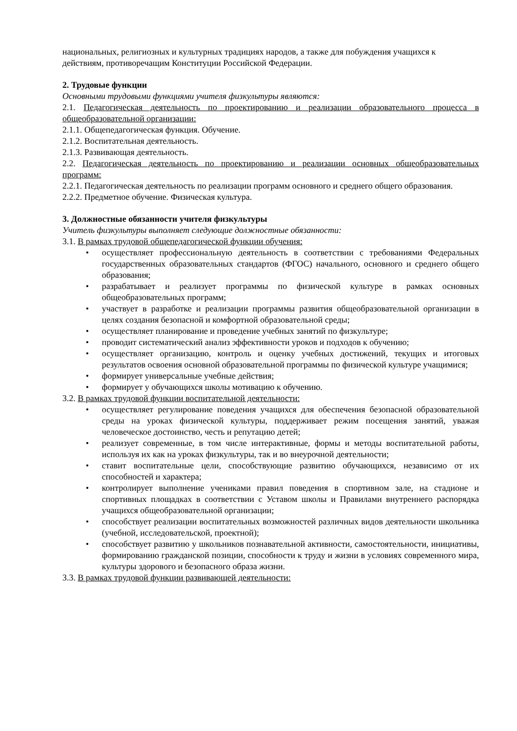национальных, религиозных и культурных традициях народов, а также для побуждения учащихся к действиям, противоречащим Конституции Российской Федерации.
2. Трудовые функции
Основными трудовыми функциями учителя физкультуры являются:
2.1. Педагогическая деятельность по проектированию и реализации образовательного процесса в общеобразовательной организации:
2.1.1. Общепедагогическая функция. Обучение.
2.1.2. Воспитательная деятельность.
2.1.3. Развивающая деятельность.
2.2. Педагогическая деятельность по проектированию и реализации основных общеобразовательных программ:
2.2.1. Педагогическая деятельность по реализации программ основного и среднего общего образования.
2.2.2. Предметное обучение. Физическая культура.
3. Должностные обязанности учителя физкультуры
Учитель физкультуры выполняет следующие должностные обязанности:
3.1. В рамках трудовой общепедагогической функции обучения:
• осуществляет профессиональную деятельность в соответствии с требованиями Федеральных государственных образовательных стандартов (ФГОС) начального, основного и среднего общего образования;
• разрабатывает и реализует программы по физической культуре в рамках основных общеобразовательных программ;
• участвует в разработке и реализации программы развития общеобразовательной организации в целях создания безопасной и комфортной образовательной среды;
• осуществляет планирование и проведение учебных занятий по физкультуре;
• проводит систематический анализ эффективности уроков и подходов к обучению;
• осуществляет организацию, контроль и оценку учебных достижений, текущих и итоговых результатов освоения основной образовательной программы по физической культуре учащимися;
• формирует универсальные учебные действия;
• формирует у обучающихся школы мотивацию к обучению.
3.2. В рамках трудовой функции воспитательной деятельности:
• осуществляет регулирование поведения учащихся для обеспечения безопасной образовательной среды на уроках физической культуры, поддерживает режим посещения занятий, уважая человеческое достоинство, честь и репутацию детей;
• реализует современные, в том числе интерактивные, формы и методы воспитательной работы, используя их как на уроках физкультуры, так и во внеурочной деятельности;
• ставит воспитательные цели, способствующие развитию обучающихся, независимо от их способностей и характера;
• контролирует выполнение учениками правил поведения в спортивном зале, на стадионе и спортивных площадках в соответствии с Уставом школы и Правилами внутреннего распорядка учащихся общеобразовательной организации;
• способствует реализации воспитательных возможностей различных видов деятельности школьника (учебной, исследовательской, проектной);
• способствует развитию у школьников познавательной активности, самостоятельности, инициативы, формированию гражданской позиции, способности к труду и жизни в условиях современного мира, культуры здорового и безопасного образа жизни.
3.3. В рамках трудовой функции развивающей деятельности: